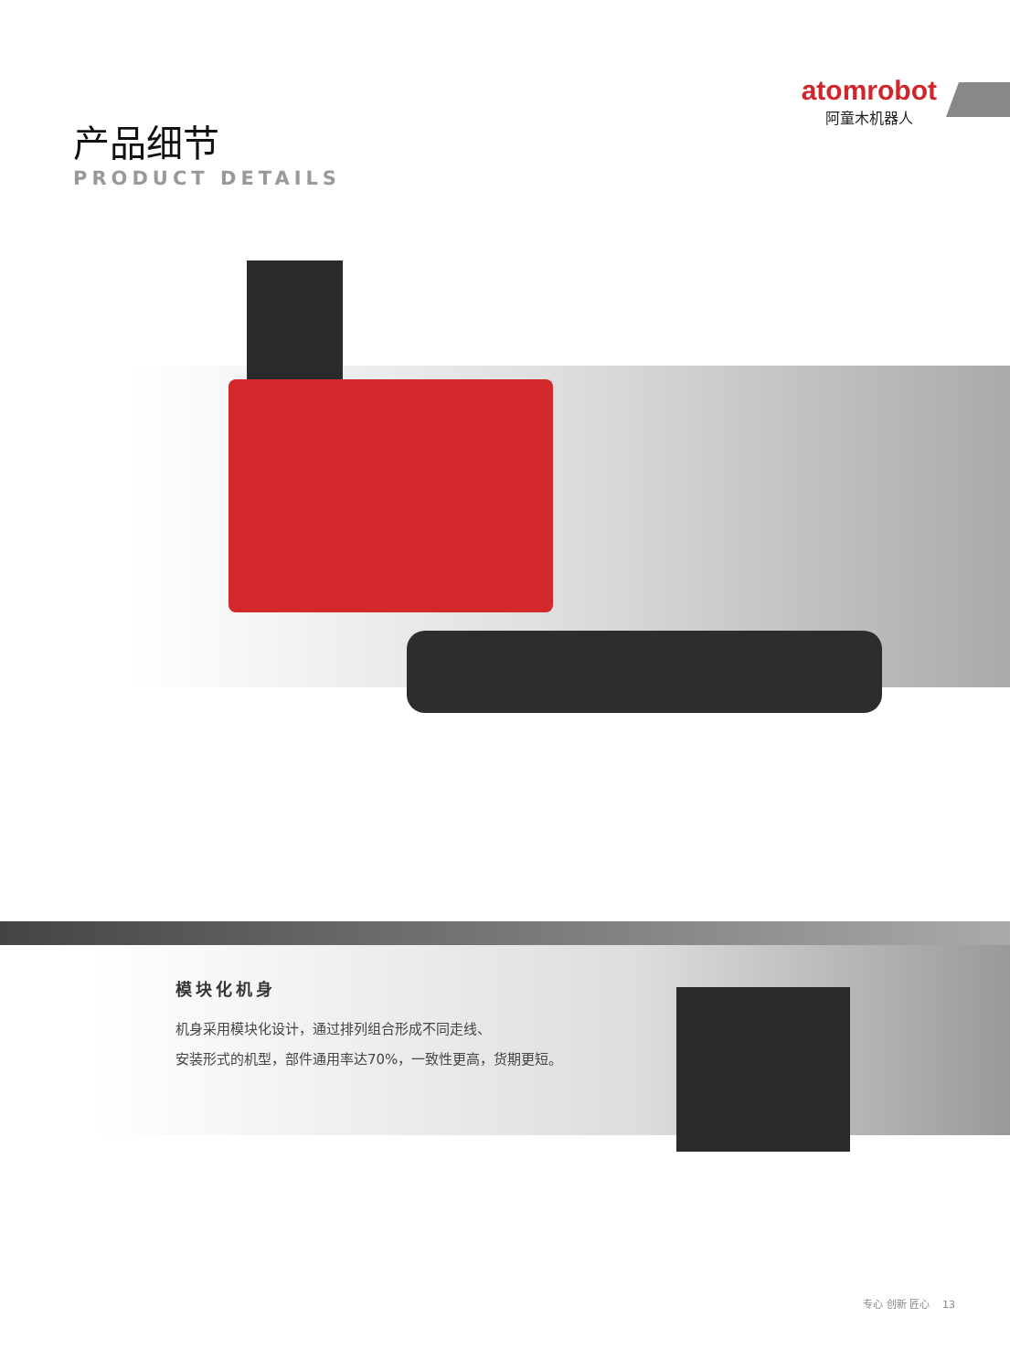atomrobot
阿童木机器人
产品细节
PRODUCT DETAILS
模块化机身
机身采用模块化设计，通过排列组合形成不同走线、
安装形式的机型，部件通用率达70%，一致性更高，货期更短。
专心 创新 匠心 13